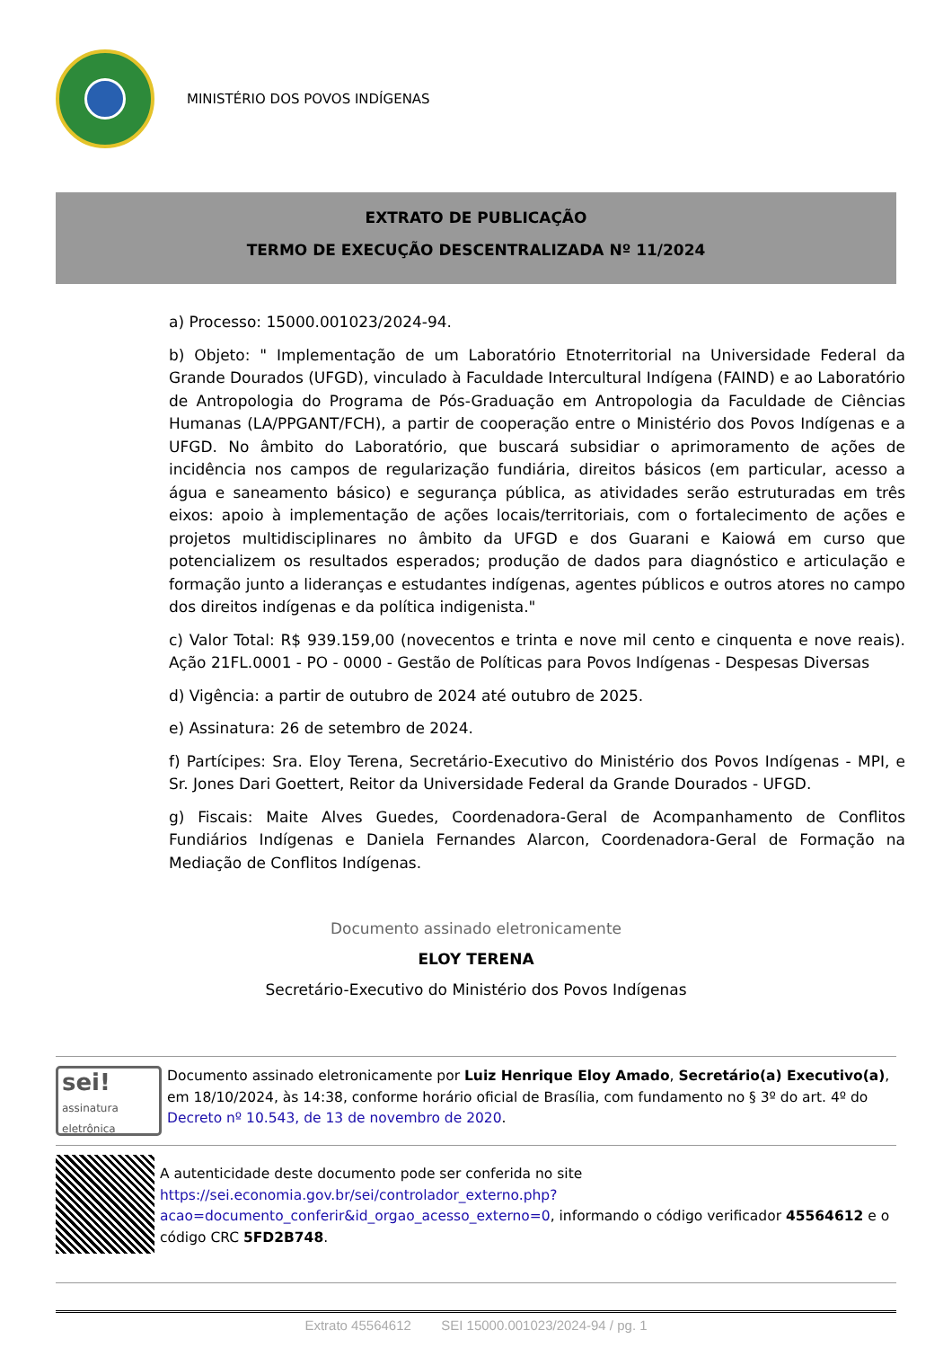MINISTÉRIO DOS POVOS INDÍGENAS
EXTRATO DE PUBLICAÇÃO
TERMO DE EXECUÇÃO DESCENTRALIZADA Nº 11/2024
a) Processo: 15000.001023/2024-94.
b) Objeto: " Implementação de um Laboratório Etnoterritorial na Universidade Federal da Grande Dourados (UFGD), vinculado à Faculdade Intercultural Indígena (FAIND) e ao Laboratório de Antropologia do Programa de Pós-Graduação em Antropologia da Faculdade de Ciências Humanas (LA/PPGANT/FCH), a partir de cooperação entre o Ministério dos Povos Indígenas e a UFGD. No âmbito do Laboratório, que buscará subsidiar o aprimoramento de ações de incidência nos campos de regularização fundiária, direitos básicos (em particular, acesso a água e saneamento básico) e segurança pública, as atividades serão estruturadas em três eixos: apoio à implementação de ações locais/territoriais, com o fortalecimento de ações e projetos multidisciplinares no âmbito da UFGD e dos Guarani e Kaiowá em curso que potencializem os resultados esperados; produção de dados para diagnóstico e articulação e formação junto a lideranças e estudantes indígenas, agentes públicos e outros atores no campo dos direitos indígenas e da política indigenista."
c) Valor Total: R$ 939.159,00 (novecentos e trinta e nove mil cento e cinquenta e nove reais). Ação 21FL.0001 - PO - 0000 - Gestão de Políticas para Povos Indígenas - Despesas Diversas
d) Vigência: a partir de outubro de 2024 até outubro de 2025.
e) Assinatura: 26 de setembro de 2024.
f) Partícipes: Sra. Eloy Terena, Secretário-Executivo do Ministério dos Povos Indígenas - MPI, e Sr. Jones Dari Goettert, Reitor da Universidade Federal da Grande Dourados - UFGD.
g) Fiscais: Maite Alves Guedes, Coordenadora-Geral de Acompanhamento de Conflitos Fundiários Indígenas e Daniela Fernandes Alarcon, Coordenadora-Geral de Formação na Mediação de Conflitos Indígenas.
Documento assinado eletronicamente
ELOY TERENA
Secretário-Executivo do Ministério dos Povos Indígenas
sei!
assinatura eletrônica
Documento assinado eletronicamente por Luiz Henrique Eloy Amado, Secretário(a) Executivo(a), em 18/10/2024, às 14:38, conforme horário oficial de Brasília, com fundamento no § 3º do art. 4º do Decreto nº 10.543, de 13 de novembro de 2020.
A autenticidade deste documento pode ser conferida no site https://sei.economia.gov.br/sei/controlador_externo.php?acao=documento_conferir&id_orgao_acesso_externo=0, informando o código verificador 45564612 e o código CRC 5FD2B748.
Extrato 45564612 SEI 15000.001023/2024-94 / pg. 1